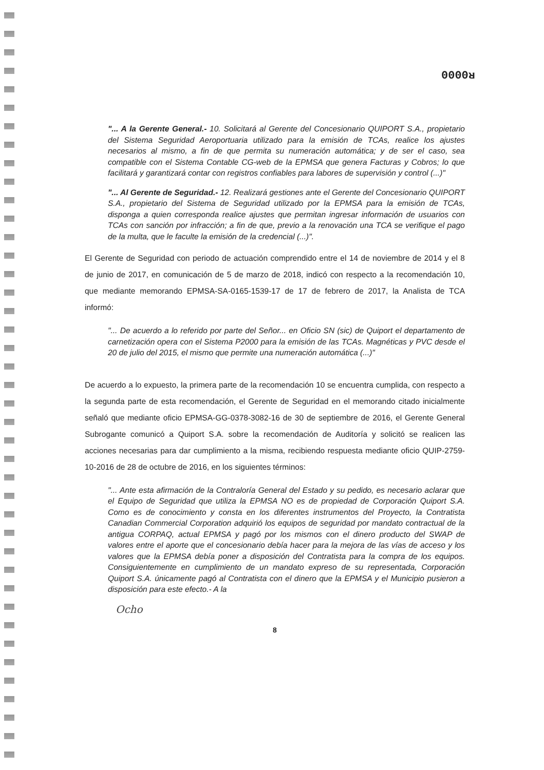0000ᴚ
"... A la Gerente General.- 10. Solicitará al Gerente del Concesionario QUIPORT S.A., propietario del Sistema Seguridad Aeroportuaria utilizado para la emisión de TCAs, realice los ajustes necesarios al mismo, a fin de que permita su numeración automática; y de ser el caso, sea compatible con el Sistema Contable CG-web de la EPMSA que genera Facturas y Cobros; lo que facilitará y garantizará contar con registros confiables para labores de supervisión y control (...)"
"... Al Gerente de Seguridad.- 12. Realizará gestiones ante el Gerente del Concesionario QUIPORT S.A., propietario del Sistema de Seguridad utilizado por la EPMSA para la emisión de TCAs, disponga a quien corresponda realice ajustes que permitan ingresar información de usuarios con TCAs con sanción por infracción; a fin de que, previo a la renovación una TCA se verifique el pago de la multa, que le faculte la emisión de la credencial (...)".
El Gerente de Seguridad con periodo de actuación comprendido entre el 14 de noviembre de 2014 y el 8 de junio de 2017, en comunicación de 5 de marzo de 2018, indicó con respecto a la recomendación 10, que mediante memorando EPMSA-SA-0165-1539-17 de 17 de febrero de 2017, la Analista de TCA informó:
"... De acuerdo a lo referido por parte del Señor... en Oficio SN (sic) de Quiport el departamento de carnetización opera con el Sistema P2000 para la emisión de las TCAs. Magnéticas y PVC desde el 20 de julio del 2015, el mismo que permite una numeración automática (...)"
De acuerdo a lo expuesto, la primera parte de la recomendación 10 se encuentra cumplida, con respecto a la segunda parte de esta recomendación, el Gerente de Seguridad en el memorando citado inicialmente señaló que mediante oficio EPMSA-GG-0378-3082-16 de 30 de septiembre de 2016, el Gerente General Subrogante comunicó a Quiport S.A. sobre la recomendación de Auditoría y solicitó se realicen las acciones necesarias para dar cumplimiento a la misma, recibiendo respuesta mediante oficio QUIP-2759-10-2016 de 28 de octubre de 2016, en los siguientes términos:
"... Ante esta afirmación de la Contraloría General del Estado y su pedido, es necesario aclarar que el Equipo de Seguridad que utiliza la EPMSA NO es de propiedad de Corporación Quiport S.A. Como es de conocimiento y consta en los diferentes instrumentos del Proyecto, la Contratista Canadian Commercial Corporation adquirió los equipos de seguridad por mandato contractual de la antigua CORPAQ, actual EPMSA y pagó por los mismos con el dinero producto del SWAP de valores entre el aporte que el concesionario debía hacer para la mejora de las vías de acceso y los valores que la EPMSA debía poner a disposición del Contratista para la compra de los equipos. Consiguientemente en cumplimiento de un mandato expreso de su representada, Corporación Quiport S.A. únicamente pagó al Contratista con el dinero que la EPMSA y el Municipio pusieron a disposición para este efecto.- A la
Ocho
8